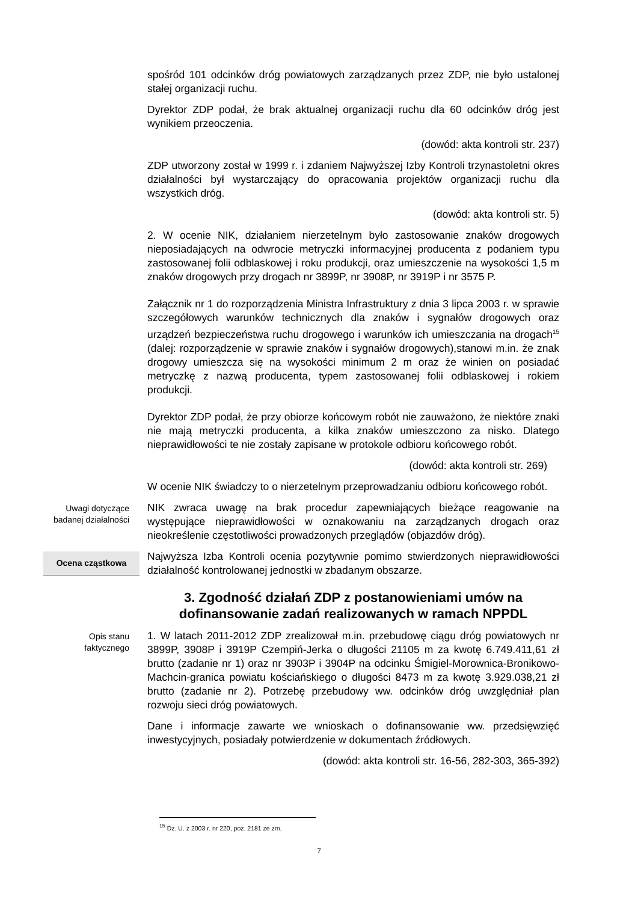spośród 101 odcinków dróg powiatowych zarządzanych przez ZDP, nie było ustalonej stałej organizacji ruchu.
Dyrektor ZDP podał, że brak aktualnej organizacji ruchu dla 60 odcinków dróg jest wynikiem przeoczenia.
(dowód: akta kontroli str. 237)
ZDP utworzony został w 1999 r. i zdaniem Najwyższej Izby Kontroli trzynastoletni okres działalności był wystarczający do opracowania projektów organizacji ruchu dla wszystkich dróg.
(dowód: akta kontroli str. 5)
2. W ocenie NIK, działaniem nierzetelnym było zastosowanie znaków drogowych nieposiadających na odwrocie metryczki informacyjnej producenta z podaniem typu zastosowanej folii odblaskowej i roku produkcji, oraz umieszczenie na wysokości 1,5 m znaków drogowych przy drogach nr 3899P, nr 3908P, nr 3919P i nr 3575 P.
Załącznik nr 1 do rozporządzenia Ministra Infrastruktury z dnia 3 lipca 2003 r. w sprawie szczegółowych warunków technicznych dla znaków i sygnałów drogowych oraz urządzeń bezpieczeństwa ruchu drogowego i warunków ich umieszczania na drogach<sup>15</sup> (dalej: rozporządzenie w sprawie znaków i sygnałów drogowych),stanowi m.in. że znak drogowy umieszcza się na wysokości minimum 2 m oraz że winien on posiadać metryczkę z nazwą producenta, typem zastosowanej folii odblaskowej i rokiem produkcji.
Dyrektor ZDP podał, że przy obiorze końcowym robót nie zauważono, że niektóre znaki nie mają metryczki producenta, a kilka znaków umieszczono za nisko. Dlatego nieprawidłowości te nie zostały zapisane w protokole odbioru końcowego robót.
(dowód: akta kontroli str. 269)
W ocenie NIK świadczy to o nierzetelnym przeprowadzaniu odbioru końcowego robót.
Uwagi dotyczące badanej działalności
NIK zwraca uwagę na brak procedur zapewniających bieżące reagowanie na występujące nieprawidłowości w oznakowaniu na zarządzanych drogach oraz nieokreślenie częstotliwości prowadzonych przeglądów (objazdów dróg).
Ocena cząstkowa
Najwyższa Izba Kontroli ocenia pozytywnie pomimo stwierdzonych nieprawidłowości działalność kontrolowanej jednostki w zbadanym obszarze.
3. Zgodność działań ZDP z postanowieniami umów na dofinansowanie zadań realizowanych w ramach NPPDL
Opis stanu faktycznego
1. W latach 2011-2012 ZDP zrealizował m.in. przebudowę ciągu dróg powiatowych nr 3899P, 3908P i 3919P Czempiń-Jerka o długości 21105 m za kwotę 6.749.411,61 zł brutto (zadanie nr 1) oraz nr 3903P i 3904P na odcinku Śmigiel-Morownica-Bronikowo-Machcin-granica powiatu kościańskiego o długości 8473 m za kwotę 3.929.038,21 zł brutto (zadanie nr 2). Potrzebę przebudowy ww. odcinków dróg uwzględniał plan rozwoju sieci dróg powiatowych.
Dane i informacje zawarte we wnioskach o dofinansowanie ww. przedsięwzięć inwestycyjnych, posiadały potwierdzenie w dokumentach źródłowych.
(dowód: akta kontroli str. 16-56, 282-303, 365-392)
<sup>15</sup> Dz. U. z 2003 r. nr 220, poz. 2181 ze zm.
7